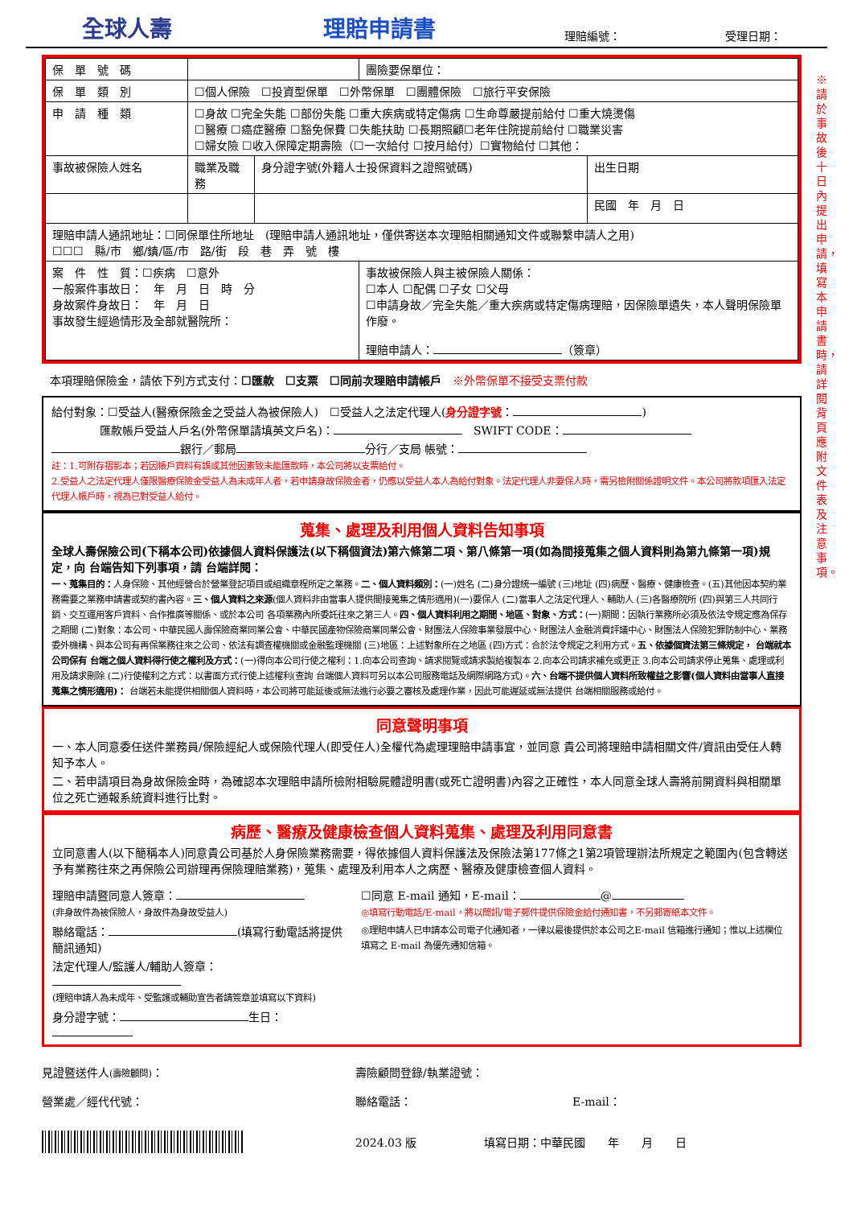全球人壽
理賠申請書
理賠編號：
受理日期：
※請於事故後十日內提出申請，填寫本申請書時，請詳閱背頁應附文件表及注意事項。
| 保 單 號 碼 | | | 團險要保單位： | |
| 保 單 類 別 | ☐個人保險 ☐投資型保單 ☐外幣保單 ☐團體保險 ☐旅行平安保險 | | | |
| 申 請 種 類 | ☐身故 ☐完全失能 ☐部份失能 ☐重大疾病或特定傷病 ☐生命尊嚴提前給付 ☐重大燒燙傷 ☐醫療 ☐癌症醫療 ☐豁免保費 ☐失能扶助 ☐長期照顧☐老年住院提前給付 ☐職業災害 ☐婦女險 ☐收入保障定期壽險（☐一次給付 ☐按月給付）☐實物給付 ☐其他： | | | |
| 事故被保險人姓名 | 職業及職務 | 身分證字號(外籍人士投保資料之證照號碼) | | 出生日期 |
| | | | | 民國 年 月 日 |
| 理賠申請人通訊地址：☐同保單住所地址 (理賠申請人通訊地址，僅供寄送本次理賠相關通知文件或聯繫申請人之用) ☐☐☐ 縣/市 鄉/鎮/區/市 路/街 段 巷 弄 號 樓 | | | | |
| 案 件 性 質：☐疾病 ☐意外 一般案件事故日： 年 月 日 時 分 身故案件身故日： 年 月 日 事故發生經過情形及全部就醫院所： | | | 事故被保險人與主被保險人關係： ☐本人 ☐配偶 ☐子女 ☐父母 ☐申請身故／完全失能／重大疾病或特定傷病理賠，因保險單遺失，本人聲明保險單作廢。 理賠申請人： （簽章） | |
本項理賠保險金，請依下列方式支付：☐匯款　☐支票　☐同前次理賠申請帳戶　※外幣保單不接受支票付款
給付對象：☐受益人(醫療保險金之受益人為被保險人)　☐受益人之法定代理人(身分證字號： )
匯款帳戶受益人戶名(外幣保單請填英文戶名)：　SWIFT CODE：
銀行／郵局 分行／支局 帳號：
註：1.可附存摺影本；若因帳戶資料有誤或其他因素致未能匯款時，本公司將以支票給付。
2.受益人之法定代理人僅限醫療保險金受益人為未成年人者，若申請身故保險金者，仍應以受益人本人為給付對象。法定代理人非要保人時，需另檢附關係證明文件。本公司將款項匯入法定代理人帳戶時，視為已對受益人給付。
蒐集、處理及利用個人資料告知事項
全球人壽保險公司(下稱本公司)依據個人資料保護法(以下稱個資法)第六條第二項、第八條第一項(如為間接蒐集之個人資料則為第九條第一項)規定，向 台端告知下列事項，請 台端詳閱：
一、蒐集目的：人身保險、其他經營合於營業登記項目或組織章程所定之業務。二、個人資料類別：(一)姓名 (二)身分證統一編號 (三)地址 (四)病歷、醫療、健康檢查。(五)其他因本契約業務需要之業務申請書或契約書內容。三、個人資料之來源(個人資料非由當事人提供間接蒐集之情形適用)(一)要保人 (二)當事人之法定代理人、輔助人 (三)各醫療院所 (四)與第三人共同行銷、交互運用客戶資料、合作推廣等關係、或於本公司 各項業務內所委託往來之第三人。四、個人資料利用之期間、地區、對象、方式：(一)期間：因執行業務所必須及依法令規定應為保存之期間 (二)對象：本公司、中華民國人壽保險商業同業公會、中華民國產物保險商業同業公會、財團法人保險事業發展中心、財團法人金融消費評議中心、財團法人保險犯罪防制中心、業務委外機構、與本公司有再保業務往來之公司、依法有調查權機關或金融監理機關 (三)地區：上述對象所在之地區 (四)方式：合於法令規定之利用方式。五、依據個資法第三條規定， 台端就本公司保有 台端之個人資料得行使之權利及方式：(一)得向本公司行使之權利：1.向本公司查詢、請求閱覽或請求製給複製本 2.向本公司請求補充或更正 3.向本公司請求停止蒐集、處理或利用及請求刪除 (二)行使權利之方式：以書面方式行使上述權利(查詢 台端個人資料可另以本公司服務電話及網際網路方式)。六、台端不提供個人資料所致權益之影響(個人資料由當事人直接蒐集之情形適用)： 台端若未能提供相關個人資料時，本公司將可能延後或無法進行必要之審核及處理作業，因此可能遲延或無法提供 台端相關服務或給付。
同意聲明事項
一、本人同意委任送件業務員/保險經紀人或保險代理人(即受任人)全權代為處理理賠申請事宜，並同意 貴公司將理賠申請相關文件/資訊由受任人轉知予本人。
二、若申請項目為身故保險金時，為確認本次理賠申請所檢附相驗屍體證明書(或死亡證明書)內容之正確性，本人同意全球人壽將前開資料與相關單位之死亡通報系統資料進行比對。
病歷、醫療及健康檢查個人資料蒐集、處理及利用同意書
立同意書人(以下簡稱本人)同意貴公司基於人身保險業務需要，得依據個人資料保護法及保險法第177條之1第2項管理辦法所規定之範圍內(包含轉送予有業務往來之再保險公司辦理再保險理賠業務)，蒐集、處理及利用本人之病歷、醫療及健康檢查個人資料。
理賠申請暨同意人簽章：
(非身故件為被保險人，身故件為身故受益人)
聯絡電話： (填寫行動電話將提供簡訊通知)
法定代理人/監護人/輔助人簽章：
(理賠申請人為未成年、受監護或輔助宣告者請簽章並填寫以下資料)
身分證字號： 生日：
☐同意 E-mail 通知，E-mail： @
◎填寫行動電話/E-mail，將以簡訊/電子郵件提供保險金給付通知書，不另郵寄紙本文件。
◎理賠申請人已申請本公司電子化通知者，一律以最後提供於本公司之E-mail 信箱進行通知；惟以上述欄位填寫之 E-mail 為優先通知信箱。
見證暨送件人(壽險顧問)： 壽險顧問登錄/執業證號：
營業處／經代代號： 聯絡電話： E-mail：
2024.03 版 填寫日期：中華民國　　年　　月　　日